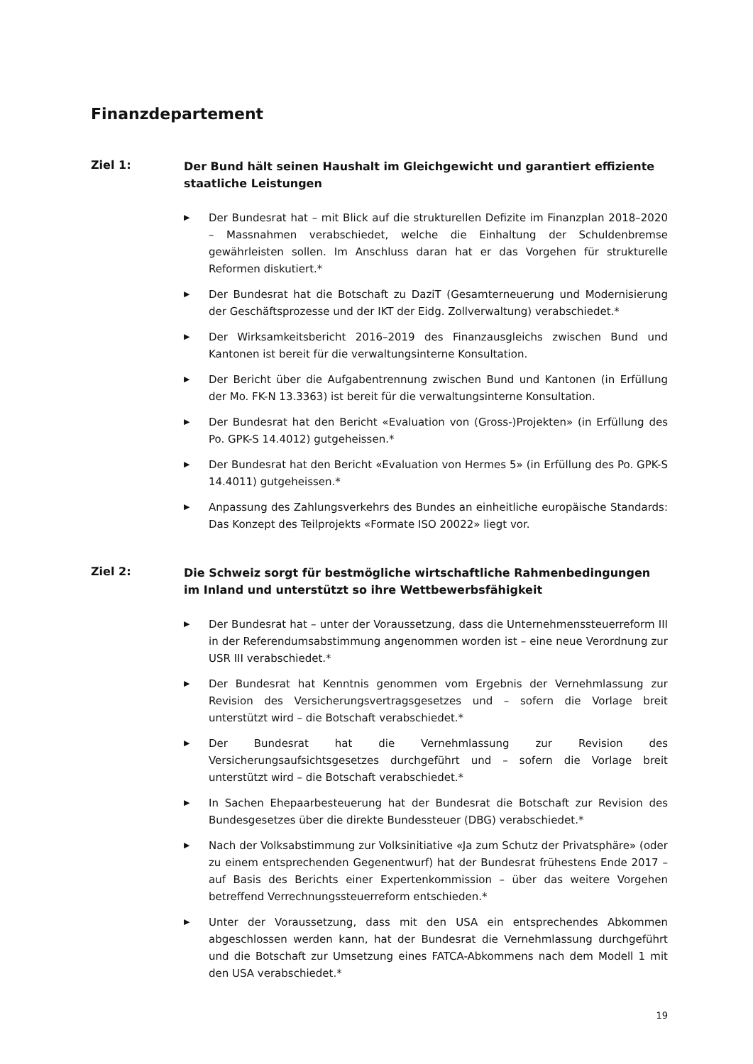Finanzdepartement
Ziel 1:
Der Bund hält seinen Haushalt im Gleichgewicht und garantiert effiziente staatliche Leistungen
▶ Der Bundesrat hat – mit Blick auf die strukturellen Defizite im Finanzplan 2018–2020 – Massnahmen verabschiedet, welche die Einhaltung der Schuldenbremse gewährleisten sollen. Im Anschluss daran hat er das Vorgehen für strukturelle Reformen diskutiert.*
▶ Der Bundesrat hat die Botschaft zu DaziT (Gesamterneuerung und Modernisierung der Geschäftsprozesse und der IKT der Eidg. Zollverwaltung) verabschiedet.*
▶ Der Wirksamkeitsbericht 2016–2019 des Finanzausgleichs zwischen Bund und Kantonen ist bereit für die verwaltungsinterne Konsultation.
▶ Der Bericht über die Aufgabentrennung zwischen Bund und Kantonen (in Erfüllung der Mo. FK-N 13.3363) ist bereit für die verwaltungsinterne Konsultation.
▶ Der Bundesrat hat den Bericht «Evaluation von (Gross-)Projekten» (in Erfüllung des Po. GPK-S 14.4012) gutgeheissen.*
▶ Der Bundesrat hat den Bericht «Evaluation von Hermes 5» (in Erfüllung des Po. GPK-S 14.4011) gutgeheissen.*
▶ Anpassung des Zahlungsverkehrs des Bundes an einheitliche europäische Standards: Das Konzept des Teilprojekts «Formate ISO 20022» liegt vor.
Ziel 2:
Die Schweiz sorgt für bestmögliche wirtschaftliche Rahmenbedingungen im Inland und unterstützt so ihre Wettbewerbsfähigkeit
▶ Der Bundesrat hat – unter der Voraussetzung, dass die Unternehmenssteuerreform III in der Referendumsabstimmung angenommen worden ist – eine neue Verordnung zur USR III verabschiedet.*
▶ Der Bundesrat hat Kenntnis genommen vom Ergebnis der Vernehmlassung zur Revision des Versicherungsvertragsgesetzes und – sofern die Vorlage breit unterstützt wird – die Botschaft verabschiedet.*
▶ Der Bundesrat hat die Vernehmlassung zur Revision des Versicherungsaufsichtsgesetzes durchgeführt und – sofern die Vorlage breit unterstützt wird – die Botschaft verabschiedet.*
▶ In Sachen Ehepaarbesteuerung hat der Bundesrat die Botschaft zur Revision des Bundesgesetzes über die direkte Bundessteuer (DBG) verabschiedet.*
▶ Nach der Volksabstimmung zur Volksinitiative «Ja zum Schutz der Privatsphäre» (oder zu einem entsprechenden Gegenentwurf) hat der Bundesrat frühestens Ende 2017 – auf Basis des Berichts einer Expertenkommission – über das weitere Vorgehen betreffend Verrechnungssteuerreform entschieden.*
▶ Unter der Voraussetzung, dass mit den USA ein entsprechendes Abkommen abgeschlossen werden kann, hat der Bundesrat die Vernehmlassung durchgeführt und die Botschaft zur Umsetzung eines FATCA-Abkommens nach dem Modell 1 mit den USA verabschiedet.*
19